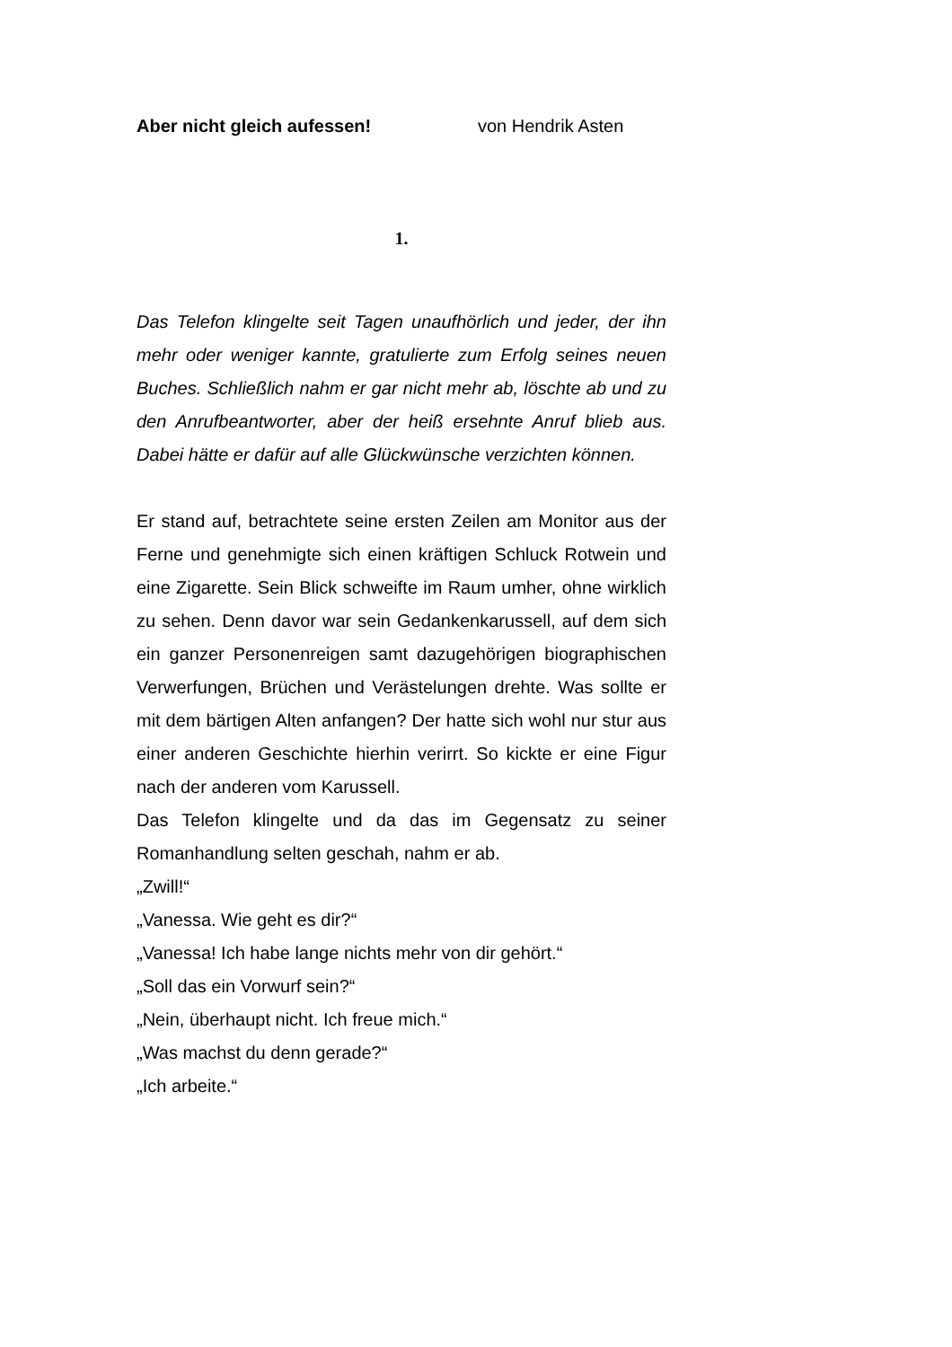Aber nicht gleich aufessen! von Hendrik Asten
1.
Das Telefon klingelte seit Tagen unaufhörlich und jeder, der ihn mehr oder weniger kannte, gratulierte zum Erfolg seines neuen Buches. Schließlich nahm er gar nicht mehr ab, löschte ab und zu den Anrufbeantworter, aber der heiß ersehnte Anruf blieb aus. Dabei hätte er dafür auf alle Glückwünsche verzichten können.
Er stand auf, betrachtete seine ersten Zeilen am Monitor aus der Ferne und genehmigte sich einen kräftigen Schluck Rotwein und eine Zigarette. Sein Blick schweifte im Raum umher, ohne wirklich zu sehen. Denn davor war sein Gedankenkarussell, auf dem sich ein ganzer Personenreigen samt dazugehörigen biographischen Verwerfungen, Brüchen und Verästelungen drehte. Was sollte er mit dem bärtigen Alten anfangen? Der hatte sich wohl nur stur aus einer anderen Geschichte hierhin verirrt. So kickte er eine Figur nach der anderen vom Karussell.
Das Telefon klingelte und da das im Gegensatz zu seiner Romanhandlung selten geschah, nahm er ab.
„Zwill!“
„Vanessa. Wie geht es dir?“
„Vanessa! Ich habe lange nichts mehr von dir gehört.“
„Soll das ein Vorwurf sein?“
„Nein, überhaupt nicht. Ich freue mich.“
„Was machst du denn gerade?“
„Ich arbeite.“